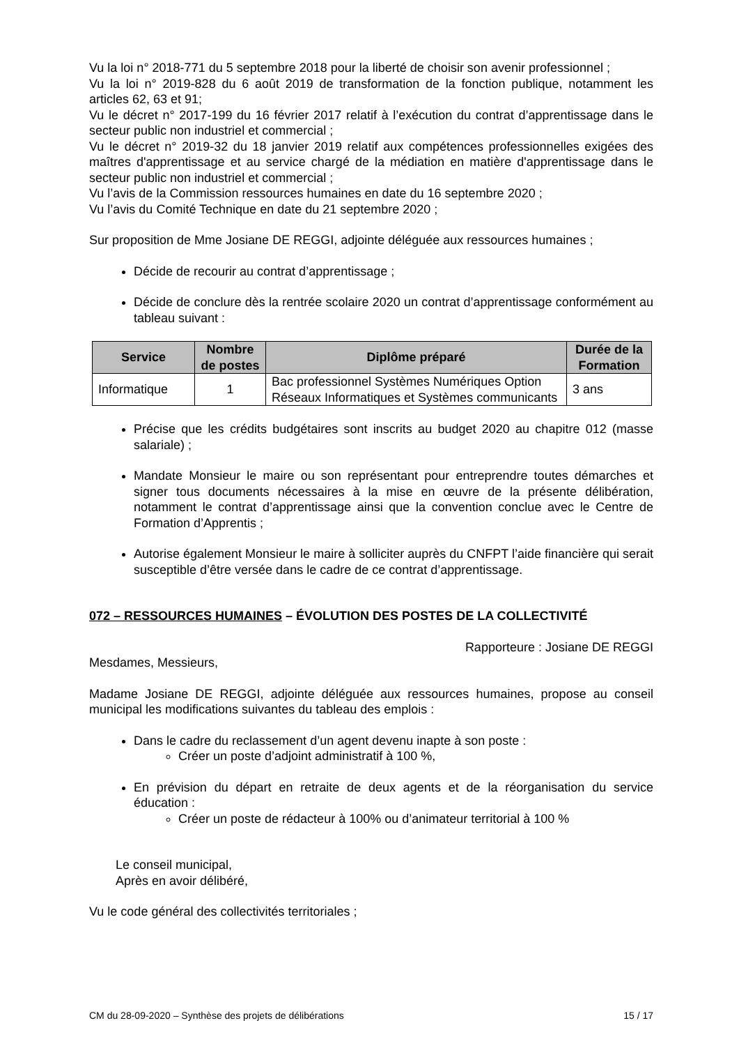Vu la loi n° 2018-771 du 5 septembre 2018 pour la liberté de choisir son avenir professionnel ;
Vu la loi n° 2019-828 du 6 août 2019 de transformation de la fonction publique, notamment les articles 62, 63 et 91;
Vu le décret n° 2017-199 du 16 février 2017 relatif à l’exécution du contrat d’apprentissage dans le secteur public non industriel et commercial ;
Vu le décret n° 2019-32 du 18 janvier 2019 relatif aux compétences professionnelles exigées des maîtres d'apprentissage et au service chargé de la médiation en matière d'apprentissage dans le secteur public non industriel et commercial ;
Vu l’avis de la Commission ressources humaines en date du 16 septembre 2020 ;
Vu l’avis du Comité Technique en date du 21 septembre 2020 ;
Sur proposition de Mme Josiane DE REGGI, adjointe déléguée aux ressources humaines ;
Décide de recourir au contrat d’apprentissage ;
Décide de conclure dès la rentrée scolaire 2020 un contrat d’apprentissage conformément au tableau suivant :
| Service | Nombre de postes | Diplôme préparé | Durée de la Formation |
| --- | --- | --- | --- |
| Informatique | 1 | Bac professionnel Systèmes Numériques Option Réseaux Informatiques et Systèmes communicants | 3 ans |
Précise que les crédits budgétaires sont inscrits au budget 2020 au chapitre 012 (masse salariale) ;
Mandate Monsieur le maire ou son représentant pour entreprendre toutes démarches et signer tous documents nécessaires à la mise en œuvre de la présente délibération, notamment le contrat d’apprentissage ainsi que la convention conclue avec le Centre de Formation d’Apprentis ;
Autorise également Monsieur le maire à solliciter auprès du CNFPT l’aide financière qui serait susceptible d’être versée dans le cadre de ce contrat d’apprentissage.
072 – RESSOURCES HUMAINES – ÉVOLUTION DES POSTES DE LA COLLECTIVITÉ
Rapporteure : Josiane DE REGGI
Mesdames, Messieurs,
Madame Josiane DE REGGI, adjointe déléguée aux ressources humaines, propose au conseil municipal les modifications suivantes du tableau des emplois :
Dans le cadre du reclassement d’un agent devenu inapte à son poste :
Créer un poste d’adjoint administratif à 100 %,
En prévision du départ en retraite de deux agents et de la réorganisation du service éducation :
Créer un poste de rédacteur à 100% ou d’animateur territorial à 100 %
Le conseil municipal,
Après en avoir délibéré,
Vu le code général des collectivités territoriales ;
CM du 28-09-2020 – Synthèse des projets de délibérations 15 / 17